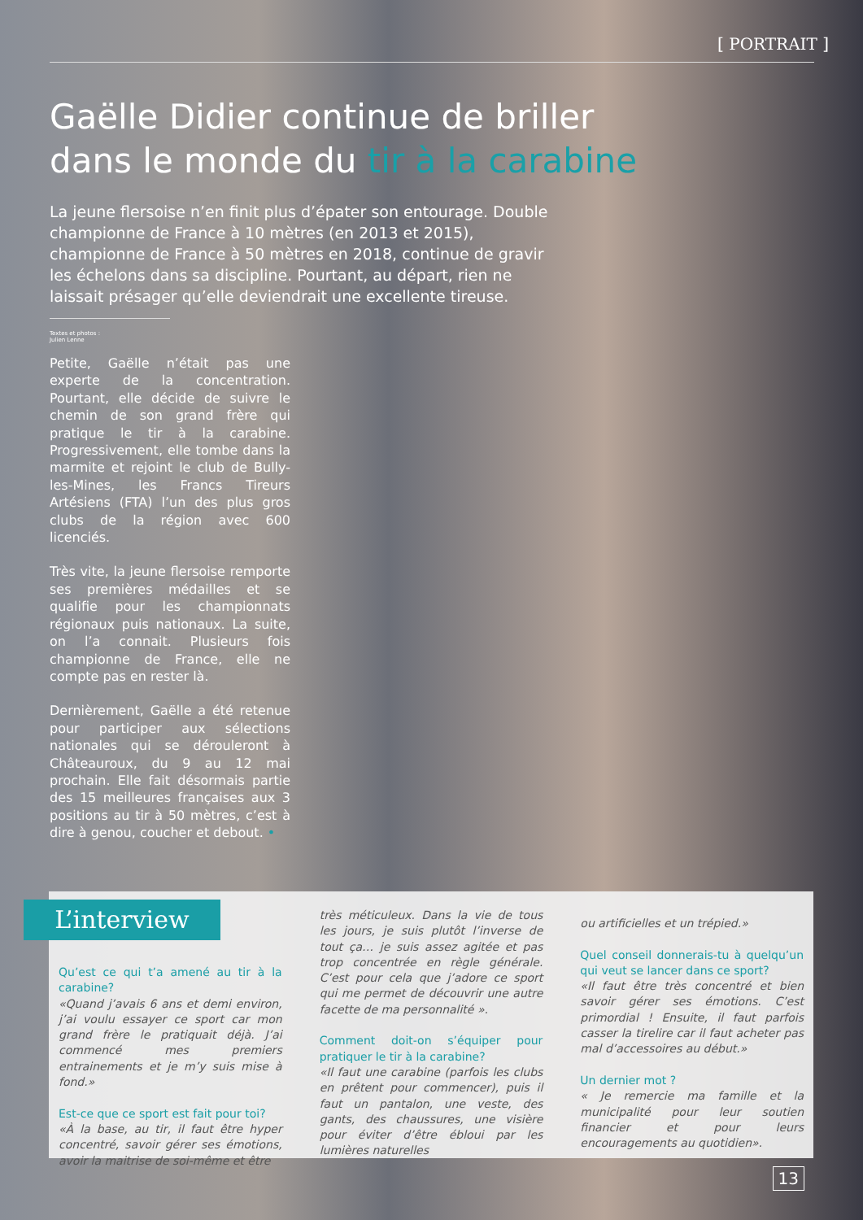[ PORTRAIT ]
Gaëlle Didier continue de briller
dans le monde du tir à la carabine
La jeune flersoise n’en finit plus d’épater son entourage. Double championne de France à 10 mètres (en 2013 et 2015), championne de France à 50 mètres en 2018, continue de gravir les échelons dans sa discipline. Pourtant, au départ, rien ne laissait présager qu’elle deviendrait une excellente tireuse.
Textes et photos :
Julien Lenne
Petite, Gaëlle n’était pas une experte de la concentration. Pourtant, elle décide de suivre le chemin de son grand frère qui pratique le tir à la carabine. Progressivement, elle tombe dans la marmite et rejoint le club de Bully-les-Mines, les Francs Tireurs Artésiens (FTA) l’un des plus gros clubs de la région avec 600 licenciés.
Très vite, la jeune flersoise remporte ses premières médailles et se qualifie pour les championnats régionaux puis nationaux. La suite, on l’a connait. Plusieurs fois championne de France, elle ne compte pas en rester là.
Dernièrement, Gaëlle a été retenue pour participer aux sélections nationales qui se dérouleront à Châteauroux, du 9 au 12 mai prochain. Elle fait désormais partie des 15 meilleures françaises aux 3 positions au tir à 50 mètres, c’est à dire à genou, coucher et debout. •
L’interview
Qu’est ce qui t’a amené au tir à la carabine?
«Quand j’avais 6 ans et demi environ, j’ai voulu essayer ce sport car mon grand frère le pratiquait déjà. J’ai commencé mes premiers entrainements et je m’y suis mise à fond.»
Est-ce que ce sport est fait pour toi?
«À la base, au tir, il faut être hyper concentré, savoir gérer ses émotions, avoir la maitrise de soi-même et être
très méticuleux. Dans la vie de tous les jours, je suis plutôt l’inverse de tout ça… je suis assez agitée et pas trop concentrée en règle générale. C’est pour cela que j’adore ce sport qui me permet de découvrir une autre facette de ma personnalité ».
Comment doit-on s’équiper pour pratiquer le tir à la carabine?
«Il faut une carabine (parfois les clubs en prêtent pour commencer), puis il faut un pantalon, une veste, des gants, des chaussures, une visière pour éviter d’être ébloui par les lumières naturelles
ou artificielles et un trépied.»
Quel conseil donnerais-tu à quelqu’un qui veut se lancer dans ce sport?
«Il faut être très concentré et bien savoir gérer ses émotions. C’est primordial ! Ensuite, il faut parfois casser la tirelire car il faut acheter pas mal d’accessoires au début.»
Un dernier mot ?
« Je remercie ma famille et la municipalité pour leur soutien financier et pour leurs encouragements au quotidien».
13